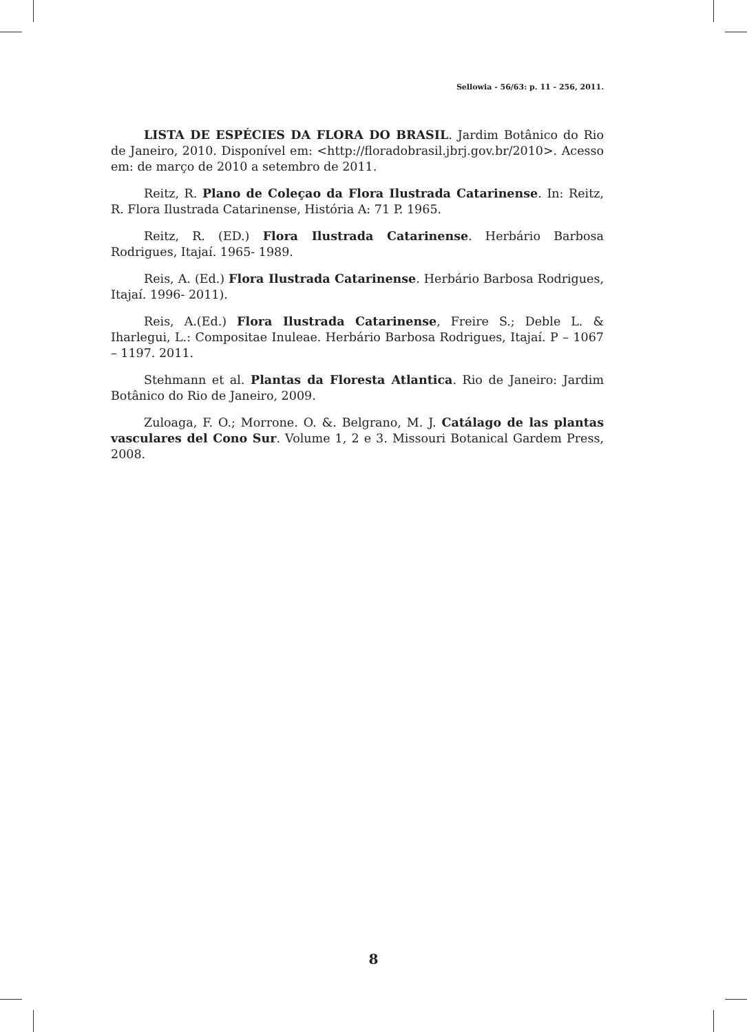Sellowia - 56/63: p. 11 - 256, 2011.
LISTA DE ESPÉCIES DA FLORA DO BRASIL. Jardim Botânico do Rio de Janeiro, 2010. Disponível em: <http://floradobrasil.jbrj.gov.br/2010>. Acesso em: de março de 2010 a setembro de 2011.
Reitz, R. Plano de Coleçao da Flora Ilustrada Catarinense. In: Reitz, R. Flora Ilustrada Catarinense, História A: 71 P. 1965.
Reitz, R. (ED.) Flora Ilustrada Catarinense. Herbário Barbosa Rodrigues, Itajaí. 1965- 1989.
Reis, A. (Ed.) Flora Ilustrada Catarinense. Herbário Barbosa Rodrigues, Itajaí. 1996- 2011).
Reis, A.(Ed.) Flora Ilustrada Catarinense, Freire S.; Deble L. & Iharlegui, L.: Compositae Inuleae. Herbário Barbosa Rodrigues, Itajaí. P – 1067 – 1197. 2011.
Stehmann et al. Plantas da Floresta Atlantica. Rio de Janeiro: Jardim Botânico do Rio de Janeiro, 2009.
Zuloaga, F. O.; Morrone. O. &. Belgrano, M. J. Catálago de las plantas vasculares del Cono Sur. Volume 1, 2 e 3. Missouri Botanical Gardem Press, 2008.
8